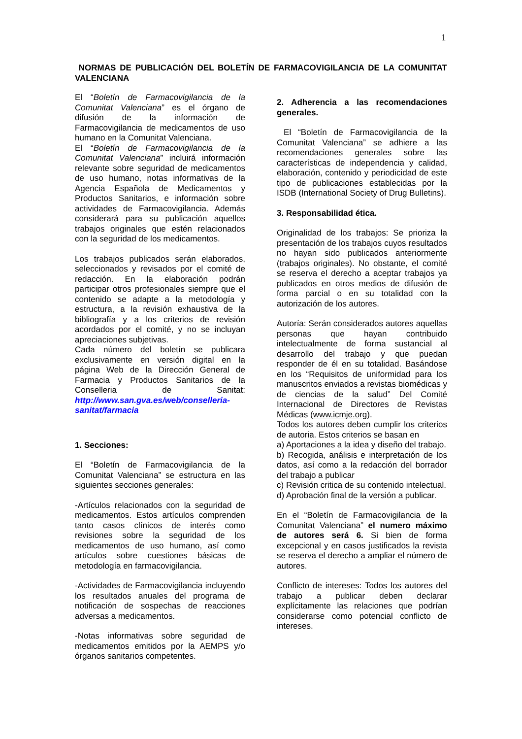1
NORMAS DE PUBLICACIÓN DEL BOLETÍN DE FARMACOVIGILANCIA DE LA COMUNITAT VALENCIANA
El “Boletín de Farmacovigilancia de la Comunitat Valenciana” es el órgano de difusión de la información de Farmacovigilancia de medicamentos de uso humano en la Comunitat Valenciana.
El “Boletín de Farmacovigilancia de la Comunitat Valenciana” incluirá información relevante sobre seguridad de medicamentos de uso humano, notas informativas de la Agencia Española de Medicamentos y Productos Sanitarios, e información sobre actividades de Farmacovigilancia. Además considerará para su publicación aquellos trabajos originales que estén relacionados con la seguridad de los medicamentos.
Los trabajos publicados serán elaborados, seleccionados y revisados por el comité de redacción. En la elaboración podrán participar otros profesionales siempre que el contenido se adapte a la metodología y estructura, a la revisión exhaustiva de la bibliografía y a los criterios de revisión acordados por el comité, y no se incluyan apreciaciones subjetivas.
Cada número del boletín se publicara exclusivamente en versión digital en la página Web de la Dirección General de Farmacia y Productos Sanitarios de la Conselleria de Sanitat: http://www.san.gva.es/web/conselleria-sanitat/farmacia
1. Secciones:
El “Boletín de Farmacovigilancia de la Comunitat Valenciana” se estructura en las siguientes secciones generales:
-Artículos relacionados con la seguridad de medicamentos. Estos artículos comprenden tanto casos clínicos de interés como revisiones sobre la seguridad de los medicamentos de uso humano, así como artículos sobre cuestiones básicas de metodología en farmacovigilancia.
-Actividades de Farmacovigilancia incluyendo los resultados anuales del programa de notificación de sospechas de reacciones adversas a medicamentos.
-Notas informativas sobre seguridad de medicamentos emitidos por la AEMPS y/o órganos sanitarios competentes.
2. Adherencia a las recomendaciones generales.
El “Boletín de Farmacovigilancia de la Comunitat Valenciana” se adhiere a las recomendaciones generales sobre las características de independencia y calidad, elaboración, contenido y periodicidad de este tipo de publicaciones establecidas por la ISDB (International Society of Drug Bulletins).
3. Responsabilidad ética.
Originalidad de los trabajos: Se prioriza la presentación de los trabajos cuyos resultados no hayan sido publicados anteriormente (trabajos originales). No obstante, el comité se reserva el derecho a aceptar trabajos ya publicados en otros medios de difusión de forma parcial o en su totalidad con la autorización de los autores.
Autoría: Serán considerados autores aquellas personas que hayan contribuido intelectualmente de forma sustancial al desarrollo del trabajo y que puedan responder de él en su totalidad. Basándose en los “Requisitos de uniformidad para los manuscritos enviados a revistas biomédicas y de ciencias de la salud” Del Comité Internacional de Directores de Revistas Médicas (www.icmje.org).
Todos los autores deben cumplir los criterios de autoria. Estos criterios se basan en
a) Aportaciones a la idea y diseño del trabajo.
b) Recogida, análisis e interpretación de los datos, así como a la redacción del borrador del trabajo a publicar
c) Revisión critica de su contenido intelectual.
d) Aprobación final de la versión a publicar.
En el “Boletín de Farmacovigilancia de la Comunitat Valenciana” el numero máximo de autores será 6. Si bien de forma excepcional y en casos justificados la revista se reserva el derecho a ampliar el número de autores.
Conflicto de intereses: Todos los autores del trabajo a publicar deben declarar explícitamente las relaciones que podrían considerarse como potencial conflicto de intereses.